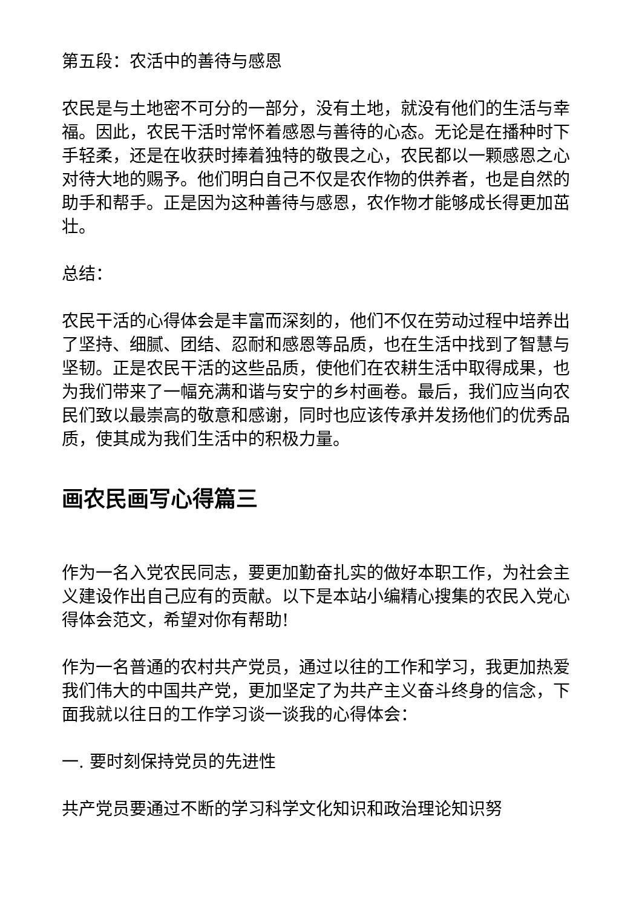第五段：农活中的善待与感恩
农民是与土地密不可分的一部分，没有土地，就没有他们的生活与幸福。因此，农民干活时常怀着感恩与善待的心态。无论是在播种时下手轻柔，还是在收获时捧着独特的敬畏之心，农民都以一颗感恩之心对待大地的赐予。他们明白自己不仅是农作物的供养者，也是自然的助手和帮手。正是因为这种善待与感恩，农作物才能够成长得更加茁壮。
总结：
农民干活的心得体会是丰富而深刻的，他们不仅在劳动过程中培养出了坚持、细腻、团结、忍耐和感恩等品质，也在生活中找到了智慧与坚韧。正是农民干活的这些品质，使他们在农耕生活中取得成果，也为我们带来了一幅充满和谐与安宁的乡村画卷。最后，我们应当向农民们致以最崇高的敬意和感谢，同时也应该传承并发扬他们的优秀品质，使其成为我们生活中的积极力量。
画农民画写心得篇三
作为一名入党农民同志，要更加勤奋扎实的做好本职工作，为社会主义建设作出自己应有的贡献。以下是本站小编精心搜集的农民入党心得体会范文，希望对你有帮助!
作为一名普通的农村共产党员，通过以往的工作和学习，我更加热爱我们伟大的中国共产党，更加坚定了为共产主义奋斗终身的信念，下面我就以往日的工作学习谈一谈我的心得体会：
一. 要时刻保持党员的先进性
共产党员要通过不断的学习科学文化知识和政治理论知识努